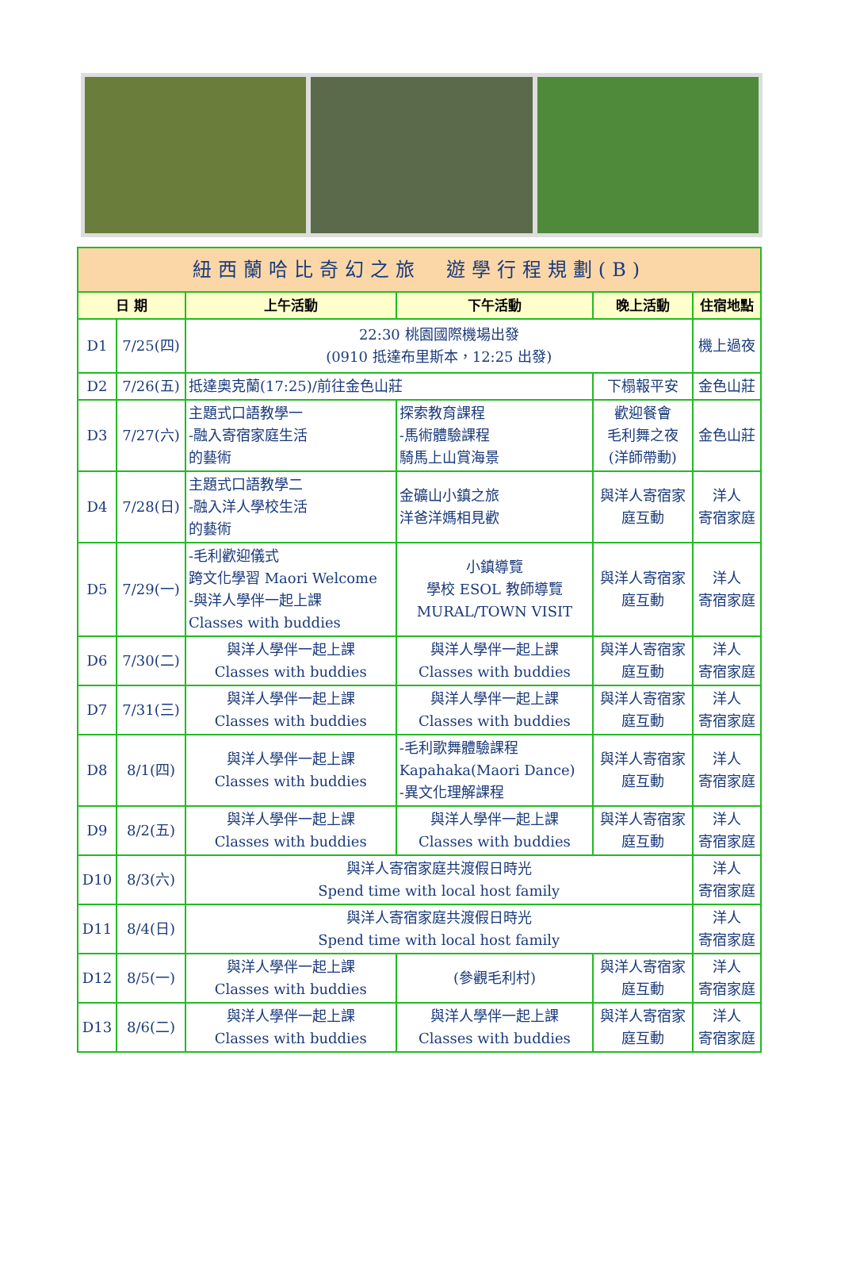| 紐西蘭哈比奇幻之旅 遊學行程規劃(B) | | | | | |
| 日 期 | | 上午活動 | 下午活動 | 晚上活動 | 住宿地點 |
| D1 | 7/25(四) | 22:30 桃園國際機場出發 (0910 抵達布里斯本，12:25 出發) | | | 機上過夜 |
| D2 | 7/26(五) | 抵達奧克蘭(17:25)/前往金色山莊 | | 下榻報平安 | 金色山莊 |
| D3 | 7/27(六) | 主題式口語教學一 -融入寄宿家庭生活 的藝術 | 探索教育課程 -馬術體驗課程 騎馬上山賞海景 | 歡迎餐會 毛利舞之夜 (洋師帶動) | 金色山莊 |
| D4 | 7/28(日) | 主題式口語教學二 -融入洋人學校生活 的藝術 | 金礦山小鎮之旅 洋爸洋媽相見歡 | 與洋人寄宿家 庭互動 | 洋人 寄宿家庭 |
| D5 | 7/29(一) | -毛利歡迎儀式 跨文化學習 Maori Welcome -與洋人學伴一起上課 Classes with buddies | 小鎮導覽 學校 ESOL 教師導覽 MURAL/TOWN VISIT | 與洋人寄宿家 庭互動 | 洋人 寄宿家庭 |
| D6 | 7/30(二) | 與洋人學伴一起上課 Classes with buddies | 與洋人學伴一起上課 Classes with buddies | 與洋人寄宿家 庭互動 | 洋人 寄宿家庭 |
| D7 | 7/31(三) | 與洋人學伴一起上課 Classes with buddies | 與洋人學伴一起上課 Classes with buddies | 與洋人寄宿家 庭互動 | 洋人 寄宿家庭 |
| D8 | 8/1(四) | 與洋人學伴一起上課 Classes with buddies | -毛利歌舞體驗課程 Kapahaka(Maori Dance) -異文化理解課程 | 與洋人寄宿家 庭互動 | 洋人 寄宿家庭 |
| D9 | 8/2(五) | 與洋人學伴一起上課 Classes with buddies | 與洋人學伴一起上課 Classes with buddies | 與洋人寄宿家 庭互動 | 洋人 寄宿家庭 |
| D10 | 8/3(六) | 與洋人寄宿家庭共渡假日時光 Spend time with local host family | | | 洋人 寄宿家庭 |
| D11 | 8/4(日) | 與洋人寄宿家庭共渡假日時光 Spend time with local host family | | | 洋人 寄宿家庭 |
| D12 | 8/5(一) | 與洋人學伴一起上課 Classes with buddies | (參觀毛利村) | 與洋人寄宿家 庭互動 | 洋人 寄宿家庭 |
| D13 | 8/6(二) | 與洋人學伴一起上課 Classes with buddies | 與洋人學伴一起上課 Classes with buddies | 與洋人寄宿家 庭互動 | 洋人 寄宿家庭 |